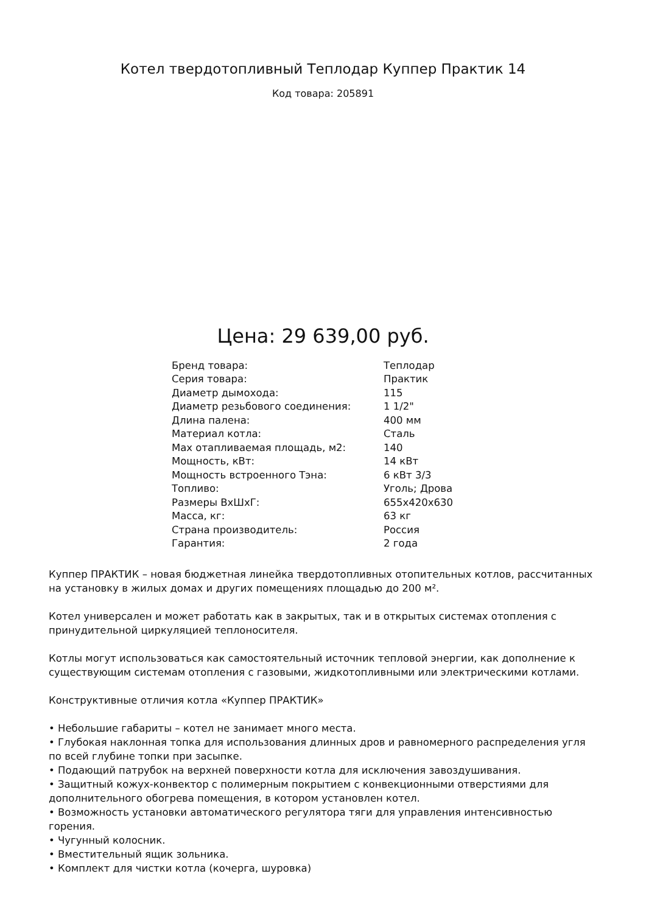Котел твердотопливный Теплодар Куппер Практик 14
Код товара: 205891
Цена: 29 639,00 руб.
| Бренд товара: | Теплодар |
| Серия товара: | Практик |
| Диаметр дымохода: | 115 |
| Диаметр резьбового соединения: | 1 1/2" |
| Длина палена: | 400 мм |
| Материал котла: | Сталь |
| Max отапливаемая площадь, м2: | 140 |
| Мощность, кВт: | 14 кВт |
| Мощность встроенного Тэна: | 6 кВт 3/3 |
| Топливо: | Уголь; Дрова |
| Размеры ВхШхГ: | 655x420x630 |
| Масса, кг: | 63 кг |
| Страна производитель: | Россия |
| Гарантия: | 2 года |
Куппер ПРАКТИК – новая бюджетная линейка твердотопливных отопительных котлов, рассчитанных на установку в жилых домах и других помещениях площадью до 200 м².
Котел универсален и может работать как в закрытых, так и в открытых системах отопления с принудительной циркуляцией теплоносителя.
Котлы могут использоваться как самостоятельный источник тепловой энергии, как дополнение к существующим системам отопления с газовыми, жидкотопливными или электрическими котлами.
Конструктивные отличия котла «Куппер ПРАКТИК»
• Небольшие габариты – котел не занимает много места.
• Глубокая наклонная топка для использования длинных дров и равномерного распределения угля по всей глубине топки при засыпке.
• Подающий патрубок на верхней поверхности котла для исключения завоздушивания.
• Защитный кожух-конвектор с полимерным покрытием с конвекционными отверстиями для дополнительного обогрева помещения, в котором установлен котел.
• Возможность установки автоматического регулятора тяги для управления интенсивностью горения.
• Чугунный колосник.
• Вместительный ящик зольника.
• Комплект для чистки котла (кочерга, шуровка)